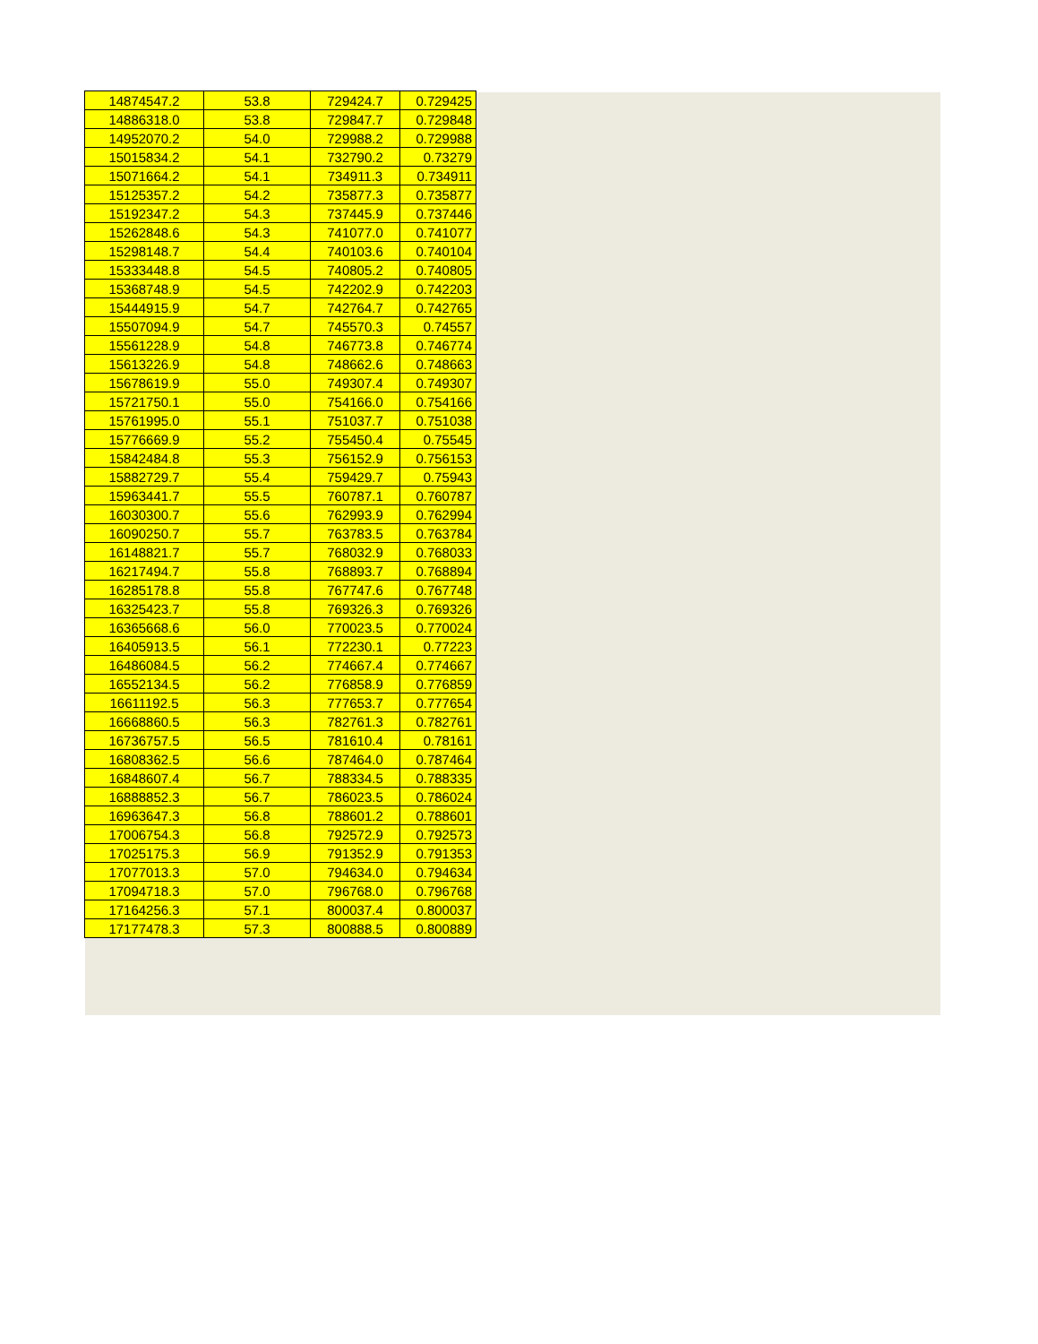| 14874547.2 | 53.8 | 729424.7 | 0.729425 |
| 14886318.0 | 53.8 | 729847.7 | 0.729848 |
| 14952070.2 | 54.0 | 729988.2 | 0.729988 |
| 15015834.2 | 54.1 | 732790.2 | 0.73279 |
| 15071664.2 | 54.1 | 734911.3 | 0.734911 |
| 15125357.2 | 54.2 | 735877.3 | 0.735877 |
| 15192347.2 | 54.3 | 737445.9 | 0.737446 |
| 15262848.6 | 54.3 | 741077.0 | 0.741077 |
| 15298148.7 | 54.4 | 740103.6 | 0.740104 |
| 15333448.8 | 54.5 | 740805.2 | 0.740805 |
| 15368748.9 | 54.5 | 742202.9 | 0.742203 |
| 15444915.9 | 54.7 | 742764.7 | 0.742765 |
| 15507094.9 | 54.7 | 745570.3 | 0.74557 |
| 15561228.9 | 54.8 | 746773.8 | 0.746774 |
| 15613226.9 | 54.8 | 748662.6 | 0.748663 |
| 15678619.9 | 55.0 | 749307.4 | 0.749307 |
| 15721750.1 | 55.0 | 754166.0 | 0.754166 |
| 15761995.0 | 55.1 | 751037.7 | 0.751038 |
| 15776669.9 | 55.2 | 755450.4 | 0.75545 |
| 15842484.8 | 55.3 | 756152.9 | 0.756153 |
| 15882729.7 | 55.4 | 759429.7 | 0.75943 |
| 15963441.7 | 55.5 | 760787.1 | 0.760787 |
| 16030300.7 | 55.6 | 762993.9 | 0.762994 |
| 16090250.7 | 55.7 | 763783.5 | 0.763784 |
| 16148821.7 | 55.7 | 768032.9 | 0.768033 |
| 16217494.7 | 55.8 | 768893.7 | 0.768894 |
| 16285178.8 | 55.8 | 767747.6 | 0.767748 |
| 16325423.7 | 55.8 | 769326.3 | 0.769326 |
| 16365668.6 | 56.0 | 770023.5 | 0.770024 |
| 16405913.5 | 56.1 | 772230.1 | 0.77223 |
| 16486084.5 | 56.2 | 774667.4 | 0.774667 |
| 16552134.5 | 56.2 | 776858.9 | 0.776859 |
| 16611192.5 | 56.3 | 777653.7 | 0.777654 |
| 16668860.5 | 56.3 | 782761.3 | 0.782761 |
| 16736757.5 | 56.5 | 781610.4 | 0.78161 |
| 16808362.5 | 56.6 | 787464.0 | 0.787464 |
| 16848607.4 | 56.7 | 788334.5 | 0.788335 |
| 16888852.3 | 56.7 | 786023.5 | 0.786024 |
| 16963647.3 | 56.8 | 788601.2 | 0.788601 |
| 17006754.3 | 56.8 | 792572.9 | 0.792573 |
| 17025175.3 | 56.9 | 791352.9 | 0.791353 |
| 17077013.3 | 57.0 | 794634.0 | 0.794634 |
| 17094718.3 | 57.0 | 796768.0 | 0.796768 |
| 17164256.3 | 57.1 | 800037.4 | 0.800037 |
| 17177478.3 | 57.3 | 800888.5 | 0.800889 |